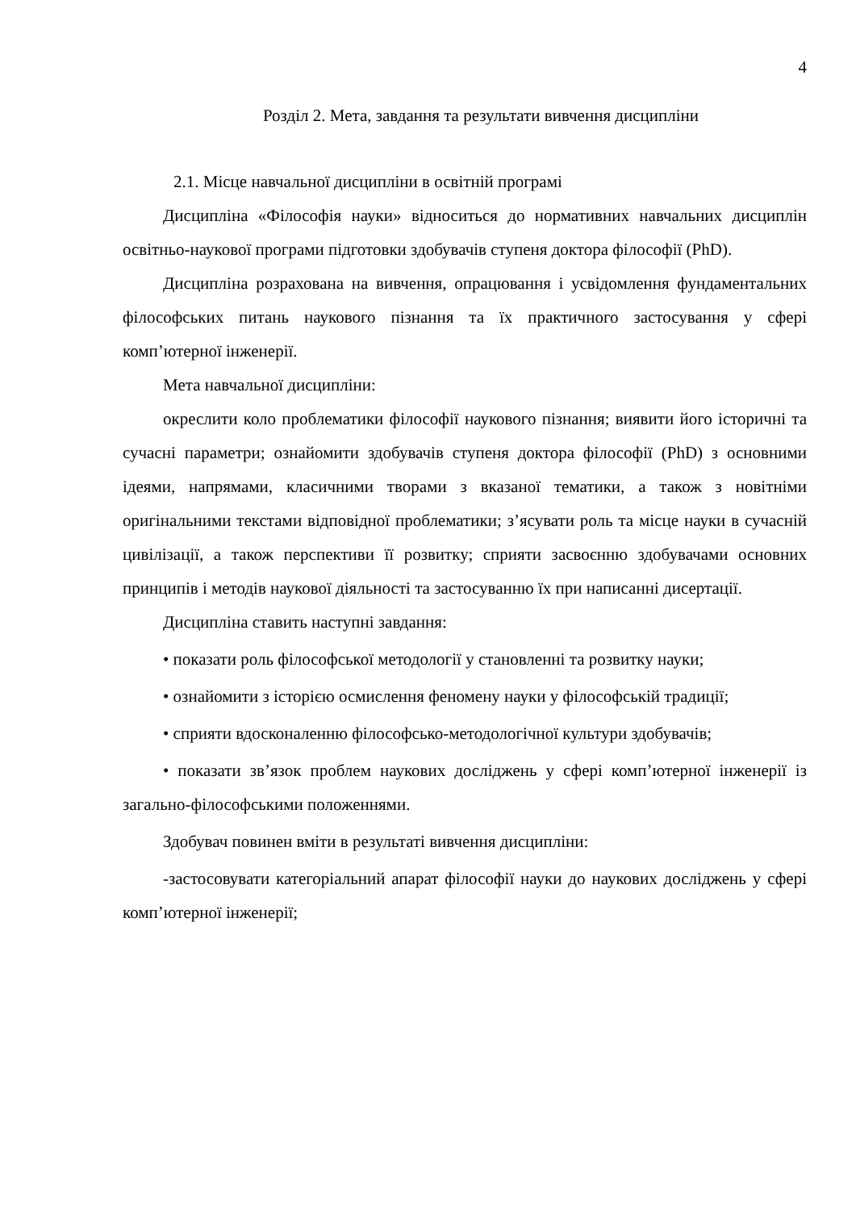4
Розділ 2. Мета, завдання та результати вивчення дисципліни
2.1. Місце навчальної дисципліни в освітній програмі
Дисципліна «Філософія науки» відноситься до нормативних навчальних дисциплін освітньо-наукової програми підготовки здобувачів ступеня доктора філософії (PhD).
Дисципліна розрахована на вивчення, опрацювання і усвідомлення фундаментальних філософських питань наукового пізнання та їх практичного застосування у сфері комп’ютерної інженерії.
Мета навчальної дисципліни:
окреслити коло проблематики філософії наукового пізнання; виявити його історичні та сучасні параметри; ознайомити здобувачів ступеня доктора філософії (PhD) з основними ідеями, напрямами, класичними творами з вказаної тематики, а також з новітніми оригінальними текстами відповідної проблематики; з’ясувати роль та місце науки в сучасній цивілізації, а також перспективи її розвитку; сприяти засвоєнню здобувачами основних принципів і методів наукової діяльності та застосуванню їх при написанні дисертації.
Дисципліна ставить наступні завдання:
• показати роль філософської методології у становленні та розвитку науки;
• ознайомити з історією осмислення феномену науки у філософській традиції;
• сприяти вдосконаленню філософсько-методологічної культури здобувачів;
• показати зв’язок проблем наукових досліджень у сфері комп’ютерної інженерії із загально-філософськими положеннями.
Здобувач повинен вміти в результаті вивчення дисципліни:
-застосовувати категоріальний апарат філософії науки до наукових досліджень у сфері комп’ютерної інженерії;